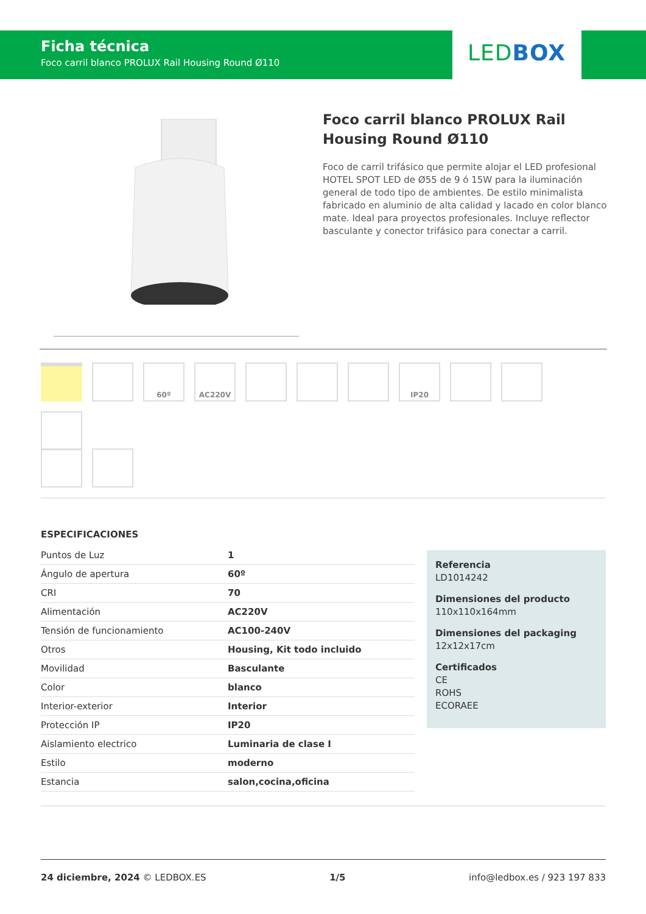Ficha técnica
Foco carril blanco PROLUX Rail Housing Round Ø110
LEDBOX
Foco carril blanco PROLUX Rail Housing Round Ø110
Foco de carril trifásico que permite alojar el LED profesional HOTEL SPOT LED de Ø55 de 9 ó 15W para la iluminación general de todo tipo de ambientes. De estilo minimalista fabricado en aluminio de alta calidad y lacado en color blanco mate. Ideal para proyectos profesionales. Incluye reflector basculante y conector trifásico para conectar a carril.
60º
AC220V
IP20
ESPECIFICACIONES
| Puntos de Luz | 1 |
| Ángulo de apertura | 60º |
| CRI | 70 |
| Alimentación | AC220V |
| Tensión de funcionamiento | AC100-240V |
| Otros | Housing, Kit todo incluido |
| Movilidad | Basculante |
| Color | blanco |
| Interior-exterior | Interior |
| Protección IP | IP20 |
| Aislamiento electrico | Luminaria de clase I |
| Estilo | moderno |
| Estancia | salon,cocina,oficina |
Referencia
LD1014242
Dimensiones del producto
110x110x164mm
Dimensiones del packaging
12x12x17cm
Certificados
CE
ROHS
ECORAEE
24 diciembre, 2024 © LEDBOX.ES 1/5 info@ledbox.es / 923 197 833